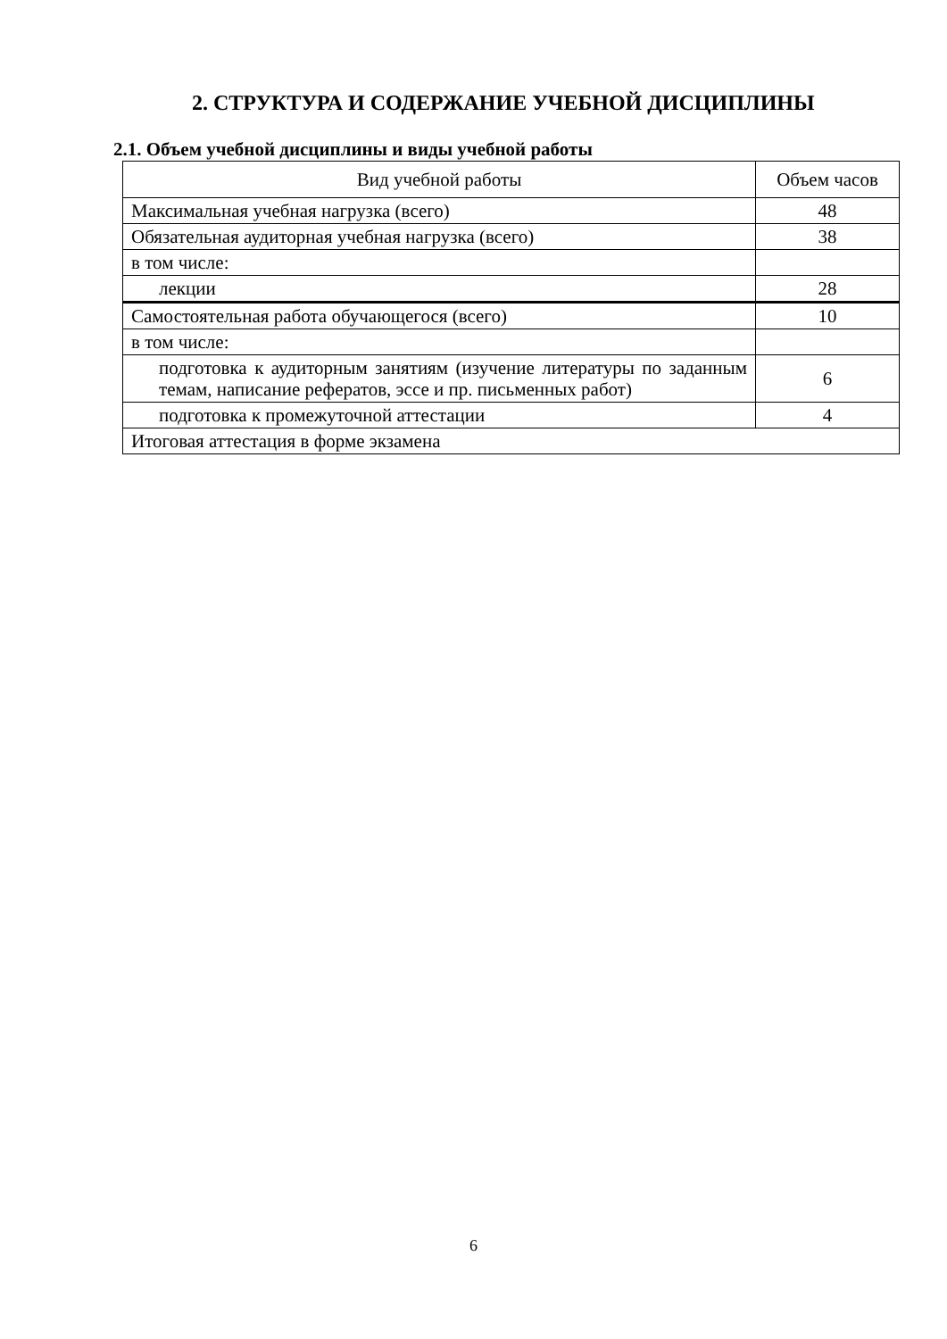2. СТРУКТУРА И СОДЕРЖАНИЕ УЧЕБНОЙ ДИСЦИПЛИНЫ
2.1. Объем учебной дисциплины и виды учебной работы
| Вид учебной работы | Объем часов |
| --- | --- |
| Максимальная учебная нагрузка (всего) | 48 |
| Обязательная аудиторная учебная нагрузка (всего) | 38 |
| в том числе: | |
| лекции | 28 |
| Самостоятельная работа обучающегося (всего) | 10 |
| в том числе: | |
| подготовка к аудиторным занятиям (изучение литературы по заданным темам, написание рефератов, эссе и пр. письменных работ) | 6 |
| подготовка к промежуточной аттестации | 4 |
| Итоговая аттестация в форме экзамена | |
6